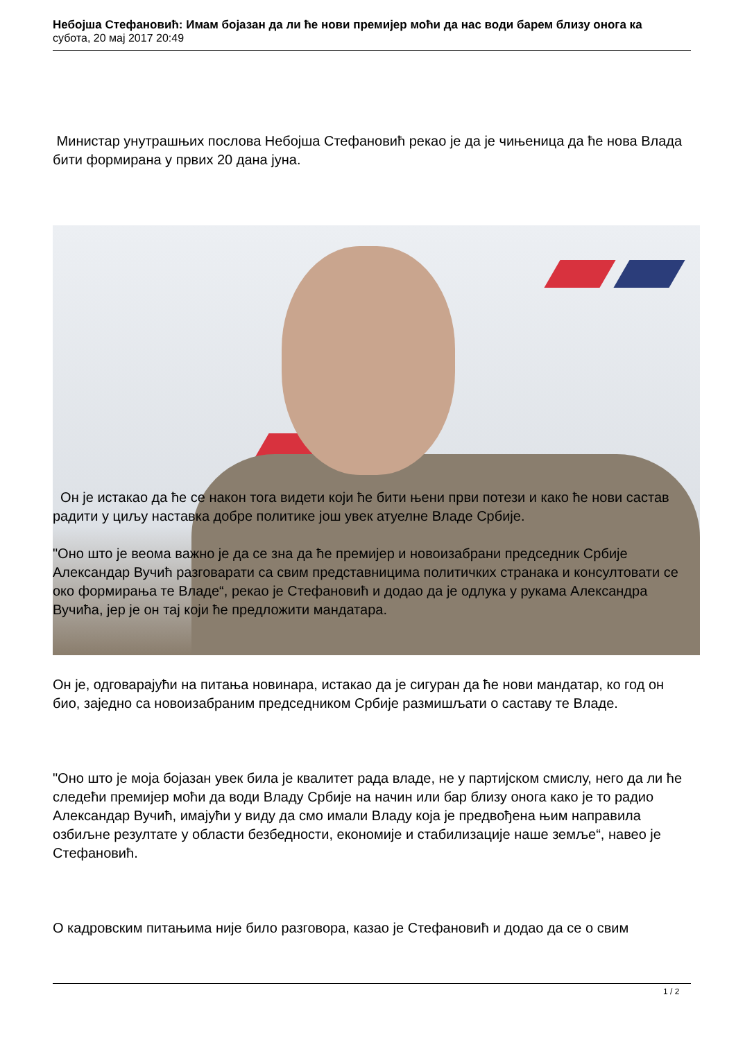Небојша Стефановић: Имам бојазан да ли ће нови премијер моћи да нас води барем близу онога ка
субота, 20 мај 2017 20:49
Министар унутрашњих послова Небојша Стефановић рекао је да је чињеница да ће нова Влада бити формирана у првих 20 дана јуна.
Он је истакао да ће се након тога видети који ће бити њени први потези и како ће нови састав радити у циљу наставка добре политике још увек атуелне Владе Србије.
"Оно што је веома важно је да се зна да ће премијер и новоизабрани председник Србије Александар Вучић разговарати са свим представницима политичких странака и консултовати се око формирања те Владе“, рекао је Стефановић и додао да је одлука у рукама Александра Вучића, јер је он тај који ће предложити мандатара.
Он је, одговарајући на питања новинара, истакао да је сигуран да ће нови мандатар, ко год он био, заједно са новоизабраним председником Србије размишљати о саставу те Владе.
"Оно што је моја бојазан увек била је квалитет рада владе, не у партијском смислу, него да ли ће следећи премијер моћи да води Владу Србије на начин или бар близу онога како је то радио Александар Вучић, имајући у виду да смо имали Владу која је предвођена њим направила озбиљне резултате у области безбедности, економије и стабилизације наше земље“, навео је Стефановић.
О кадровским питањима није било разговора, казао је Стефановић и додао да се о свим
1 / 2